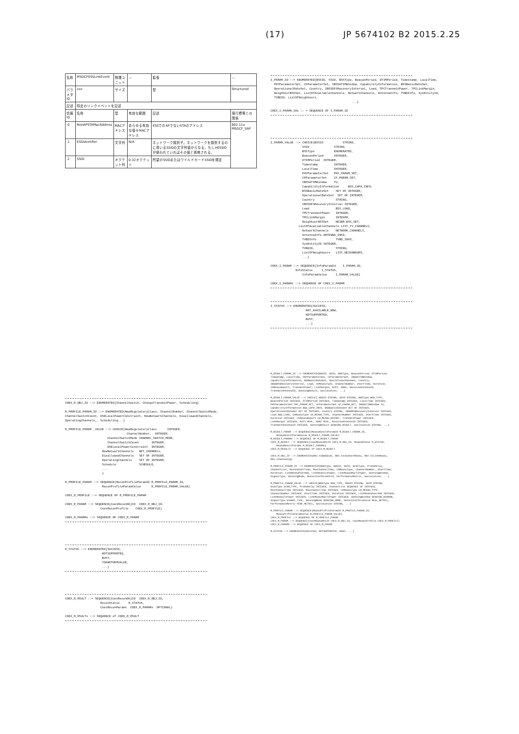(17) JP 5674102 B2 2015.2.25
| 名称 | MSGCFESSLinkEvent | 物理ユニット | － | 拡張 | － |
| パラメタID | xxx | サイズ | | 型 | Structured |
| 記述 | 特定のリンクイベントを記述 | | | | |
| 情報ID | 名称 | 型 | 有効な範囲 | 記述 | 現行標準との関係 |
| .0 | NonAPSTAMacAddress | MACアドレス | あらゆる有効な個々MACアドレス | ESSでのAPでないSTAのアドレス | 802.11u MSGCF_SAP |
| .1 | ESSIdentifier | 文字列 | N/A | ネットワーク識別子。ネットワークを識別するのに用いるSSIDの文字列値からなる。もしHESSIDが使われていればその値と置換される。 | |
| .2 | SSID | オクテット列 | 0.32オクテット | 所望のSSIDまたはワイルドカードSSIDを規定 | |
COEX_R_OBJ_ID ::= ENUMERATED{ChannelSwitch, ChangeTransmitPower, Scheduling}

R_PROFILE_PARAM_ID ::= ENUMERATED{NewRegulatoryClass, ChannelNumber, ChannelSwitchMode,
ChannelSwitchCount, DSELocalPowerConstraint, NewNetworkChannels, DisallowedChannels,
OperatingChannels,, Scheduling...}

R_PROFILE_PARAM _VALUE ::= CHOICE{NewRegulatoryClass      INTEGER,
                                   ChannelNumber,  INTEGER,
                        ChannelSwitchMode CHANNEL_SWITCH_MODE,
                        ChannelSwitchCount       INTEGER,
                        DSELocalPowerConstraint  INTEGER,
                     NewNetworkChannels   NET_CHANNELs,
                     DisallowedChannels   SET OF INTEGER,
                     OperatingChannels    SET OF INTEGER,
                     Schedule             SCHEDULE,
                     ...
                     }

R_PROFILE_PARAM ::= SEQUENCE{ReconProfileParamID R_PROFILE_PARAM_ID,
                     ReconProfileParamValue      R_PROFILE_PARAM_VALUE}

COEX_R_PROFILE ::= SEQUENCE OF R_PROFILE_PARAM

COEX_R_PARAM ::= SEQUENCE{CoexReconObjID  COEX_R_OBJ_ID,
                    CoexReconProfile    COEX_R_PROFILE}

COEX_R_PARAMs ::= SEQUENCE OF COEX_R_PARAM
R_STATUS ::= ENUMERATED{SUCCESS,
                     NOTSUPPORTED,
                     BUSY,
                     TOANOTHERVALUE,
                     ...}
COEX_R_RSULT ::= SEQUENCE{CoexReconObjID  COEX_R_OBJ_ID,
                    ReconStatus     R_STATUS,
                    CoexReconParams  COEX_R_PARAMs  OPTIONAL}

COEX_R_RSULTs ::= SEQUENCE of COEX_R_RSULT
I_PARAM_ID ::= ENUMERATED{BSSID, SSID, BSSType, BeaconPeriod, DTIMPeriod, Timestamp, LocalTime,
  PHYParameterSet, CFParameterSet, IBSSATIMWindow, CapabilityInformation, BSSBasicRateSet,
  OperationalRateSet, Country, IBSSDFSRecoveryInterval, Load, TPCTransmitPower, TPCLinkMargin,
  NeighbourBSSSet, ListOfAvailableChannels, NetworkChannels, AntennaInfo, TVBDInfo, SysEntityID,
  TVBDID, ListOfNeighbours,
                                              ...}

COEX_I_PARAM_IDs :: = SEQUENCE OF I_PARAM_ID
I_PARAM_VALUE ::= CHOICE{BSSID           STRING,
                  SSID              STRING,
                  BSSType           ENUMERATED,
                  BeaconPeriod      INTEGER,
                  DTIMPeriod  INTEGER,
                  Timestamp         INTEGER,
                  LocalTime         INTEGER,
                  PHYParameterSet   PHY_PARAM_SET,
                  CFParameterSet    CF_PARAM_SET,
                  IBSSATIMWindow    TU,
                  CapabilityInformation     BSS_CAPA_INFO,
                  BSSBasicRateSet    SET OF INTEGER,
                  OperationalRateSet  SET OF INTEGER,
                  Country            STRING,
                  IBSSDFSRecoveryInterval INTEGER,
                  Load               BSS_LOAD,
                  TPCTransmitPower   INTEGER,
                  TPCLinkMargin      INTEGER,
                  NeighbourBSSSet    NEIBR_BSS_SET,
                ListOfAvailableChannels LIST_TV_CHANNELS,
                  NetworkChannels    NETWORK_CHANNELS,
                  AntennaInfo ANTENNA_INFO,
                  TVBDInfo           TVBD_INFO,
                  SysEntityID INTEGER,
                  TVBDID,            STRING,
                  ListOfNeighbours   LIST_NEIGHBOURS,
                  ...}

COEX_I_PARAM ::= SEQUENCE{InfoParamId    I_PARAM_ID,
              InfoStatus     I_STATUS,
                  InfoParamValue     I_PARAM_VALUE}

COEX_I_PARAMs ::= SEQUENCE OF COEX_I_PARAM
I_STATUS ::= ENUMERATED{SUCCESS,
                    NOT_AVAILABLE_NOW,
                    NOTSUPPORTED,
                    BUSY,
                    ...}
M_RESULT_PARAM_ID ::= ENUMERATED{BSSID, SSID, BSSType, BeaconPeriod, DTIMPeriod,
TimeStamp, LocalTime, PHYParameterSet, CFParameterSet, IBSSATIMWindow,
CapabilityInformation, BSSBasicRateSet, OperationalRateSet, Country,
IBSSDFSRecoveryInterval, Load, ChMeasuType, ChannelNumber, StartTime, Duration,
ChMeasuReport, TransmitPower, LinkMargin, RCPI, RSNI, ReceiveAntennaID,
TransmitAntennaID, SensingResult, Geolocation, ...}

M_RESULT_PARAM_VALUE ::= CHOICE{ BSSID STRING, SSID STRING, BSSType BSS_TYPE,
BeaconPeriod INTEGER, DTIMPeriod INTEGER, TimeStamp INTEGER, LocalTime INTEGER,
PHYParameterSet PHY_PARAM_SET, CFParameterSet CF_PARAM_SET, IBSSATIMWindow TU,
CapabilityInformation BSS_CAPA_INFO, BSSBasicRateSet SET OF INTEGER,
OperationalRateSet SET OF INTEGER, Country STRING, IBSSDFSRecoveryInterval INTEGER,
Load BSS_LOAD, ChMeasuType CH_MEASU_TYPE, ChannelNumber INTEGER, StartTime INTEGER,
Duration INTEGER, ChMeasuReport CH_MEASU_REPORT, TransmitPower INTEGER,
LinkMargin INTEGER, RCPI REAL, RSNI REAL, ReceiveAntennaID INTEGER,
TransmitAntennaID INTEGER, SensingResult SENSING_RESULT, Geolocation STRING, ...}

M_RESULT_PARAM ::= SEQUENCE{MeasuResultParamID M_RESULT_PARAM_ID,
    MeasuResultParamValue M_RESULT_PARAM_VALUE}
M_RESULT_PARAMs ::= SEQUENCE OF M_RESULT_PARAM
COEX_M_RESULT ::= SEQUENCE{CoexMeasuObjID COEX_M_OBJ_ID, MeasuStatus M_STATUS,
    MeasuResultParams M_RESULT_PARAMs}
COEX_M_RESULTs ::= SEQUENCE of COEX_M_RESULT

COEX_M_OBJ_ID ::= ENUMERATED{802.11BSSScan, 802.11ChannelMeasu, 802.11LinkMeasu,
802.22SenseEng}

M_PROFILE_PARAM_ID ::= ENUMERATED{BSSType, BSSID, SSID, ScanType, ProbeDelay,
ChannelList, MinChannelTime, MaxChannelTime, ChMeasuType, ChannelNumber, StartTime,
Duration, LinkMeasuPeerAdd, LinkMeasuTxPower, LinkMeasuMaxTxPower, SensingWindow,
SignalType, SensingMode, DetectionThreshold, PerformanceMetric, Geolocation, ...}

M_PROFILE_PARAM_VALUE ::= CHOICE{BSSType BSS_TYPE, BSSID STRING, SSID STRING,
ScanType SCAN_TYPE, ProbeDelay INTEGER, ChannelList SEQUENCE OF INTEGER,
MinChannelTime INTEGER, MaxChannelTime INTEGER, ChMeasuType CH_MEASU_TYPE,
ChannelNumber INTEGER, StartTime INTEGER, Duration INTEGER, LinkMeasuPeerAdd INTEGER,
LinkMeasuTxPower INTEGER, LinkMeasuMaxTxPower INTEGER, SensingWindow SENSING_WINDOW,
SignalType SIGNAL_TYPE, SensingMode SENSING_MODE, DetectionThreshold REAL_METRIC,
PerformanceMetric PERF_METRIC, Geolocation STRING, ...}

M_PROFILE_PARAM ::= SEQUENCE{MeasuProfileParamID M_PROFILE_PARAM_ID,
    MeasuProfileParamValue M_PROFILE_PARAM_VALUE}
COEX_M_PROFILE ::= SEQUENCE OF M_PROFILE_PARAM
COEX_M_PARAM ::= SEQUENCE{CoexMeasuObjID COEX_M_OBJ_ID, CoexMeasuProfile COEX_M_PROFILE}
COEX_M_PARAMs ::= SEQUENCE OF COEX_M_PARAM

M_STATUS ::= ENUMERATED{SUCCESS, NOTSUPPORTED, BUSY, ...}